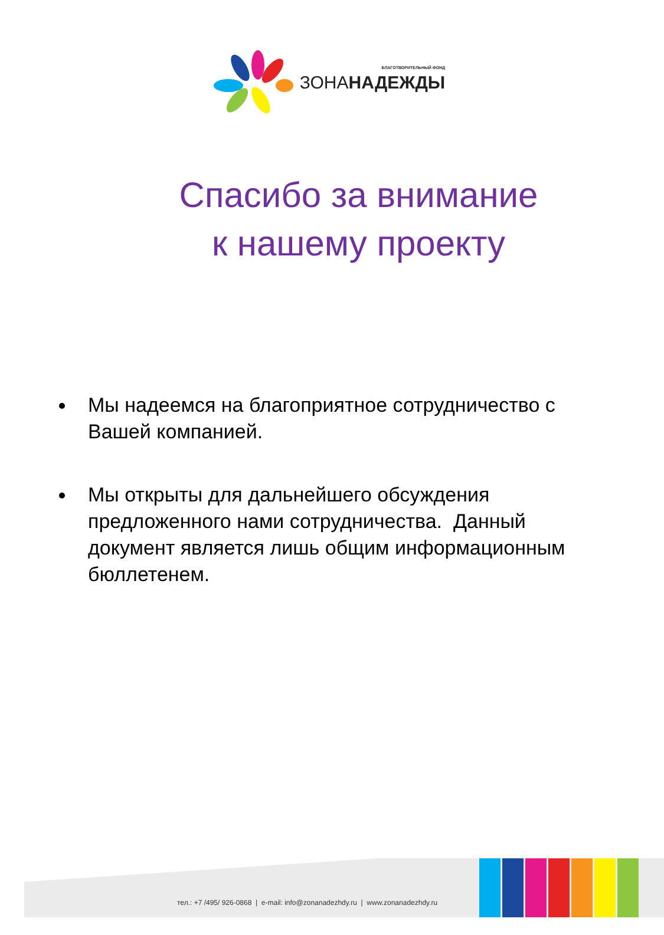БЛАГОТВОРИТЕЛЬНЫЙ ФОНД
ЗОНАНАДЕЖДЫ
Спасибо за внимание
к нашему проекту
Мы надеемся на благоприятное сотрудничество с Вашей компанией.
Мы открыты для дальнейшего обсуждения предложенного нами сотрудничества. Данный документ является лишь общим информационным бюллетенем.
тел.: +7 /495/ 926-0868 | e-mail: info@zonanadezhdy.ru | www.zonanadezhdy.ru